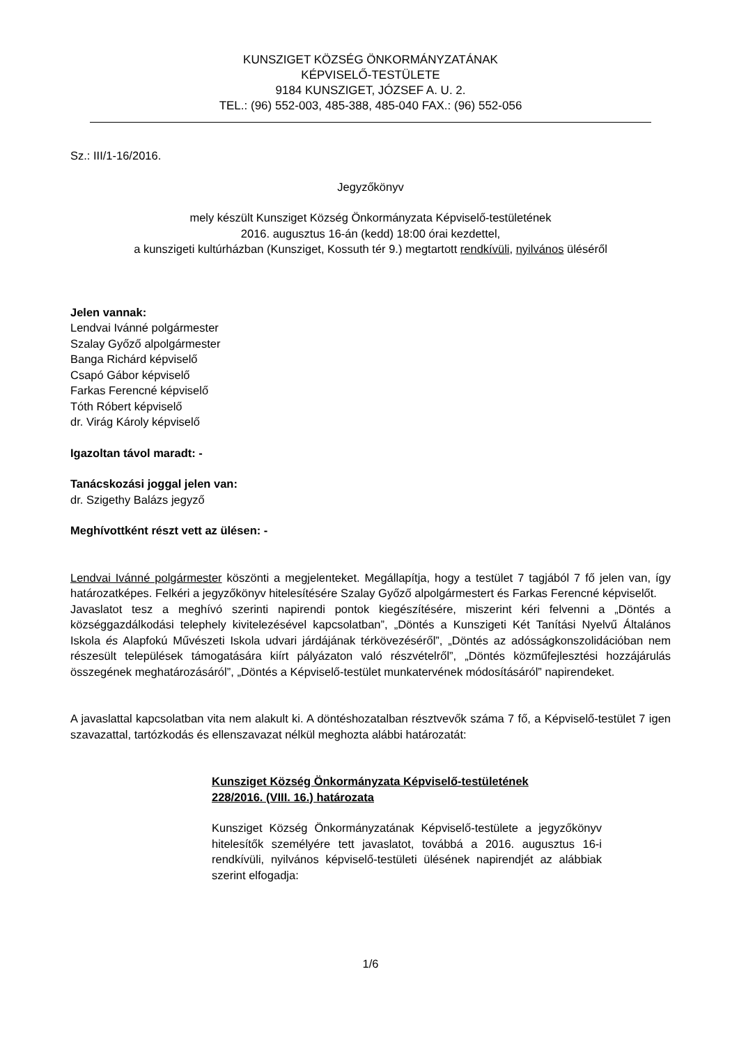KUNSZIGET KÖZSÉG ÖNKORMÁNYZATÁNAK
KÉPVISELŐ-TESTÜLETE
9184 KUNSZIGET, JÓZSEF A. U. 2.
TEL.: (96) 552-003, 485-388, 485-040 FAX.: (96) 552-056
Sz.: III/1-16/2016.
Jegyzőkönyv
mely készült Kunsziget Község Önkormányzata Képviselő-testületének
2016. augusztus 16-án (kedd) 18:00 órai kezdettel,
a kunszigeti kultúrházban (Kunsziget, Kossuth tér 9.) megtartott rendkívüli, nyilvános üléséről
Jelen vannak:
Lendvai Ivánné polgármester
Szalay Győző alpolgármester
Banga Richárd képviselő
Csapó Gábor képviselő
Farkas Ferencné képviselő
Tóth Róbert képviselő
dr. Virág Károly képviselő
Igazoltan távol maradt: -
Tanácskozási joggal jelen van:
dr. Szigethy Balázs jegyző
Meghívottként részt vett az ülésen: -
Lendvai Ivánné polgármester köszönti a megjelenteket. Megállapítja, hogy a testület 7 tagjából 7 fő jelen van, így határozatképes. Felkéri a jegyzőkönyv hitelesítésére Szalay Győző alpolgármestert és Farkas Ferencné képviselőt.
Javaslatot tesz a meghívó szerinti napirendi pontok kiegészítésére, miszerint kéri felvenni a „Döntés a községgazdálkodási telephely kivitelezésével kapcsolatban”, „Döntés a Kunszigeti Két Tanítási Nyelvű Általános Iskola és Alapfokú Művészeti Iskola udvari járdájának térkövezéséről”, „Döntés az adósságkonszolidációban nem részesült települések támogatására kiírt pályázaton való részvételről”, „Döntés közműfejlesztési hozzájárulás összegének meghatározásáról”, „Döntés a Képviselő-testület munkatervének módosításáról” napirendeket.
A javaslattal kapcsolatban vita nem alakult ki. A döntéshozatalban résztvevők száma 7 fő, a Képviselő-testület 7 igen szavazattal, tartózkodás és ellenszavazat nélkül meghozta alábbi határozatát:
Kunsziget Község Önkormányzata Képviselő-testületének
228/2016. (VIII. 16.) határozata
Kunsziget Község Önkormányzatának Képviselő-testülete a jegyzőkönyv hitelesítők személyére tett javaslatot, továbbá a 2016. augusztus 16-i rendkívüli, nyilvános képviselő-testületi ülésének napirendjét az alábbiak szerint elfogadja:
1/6